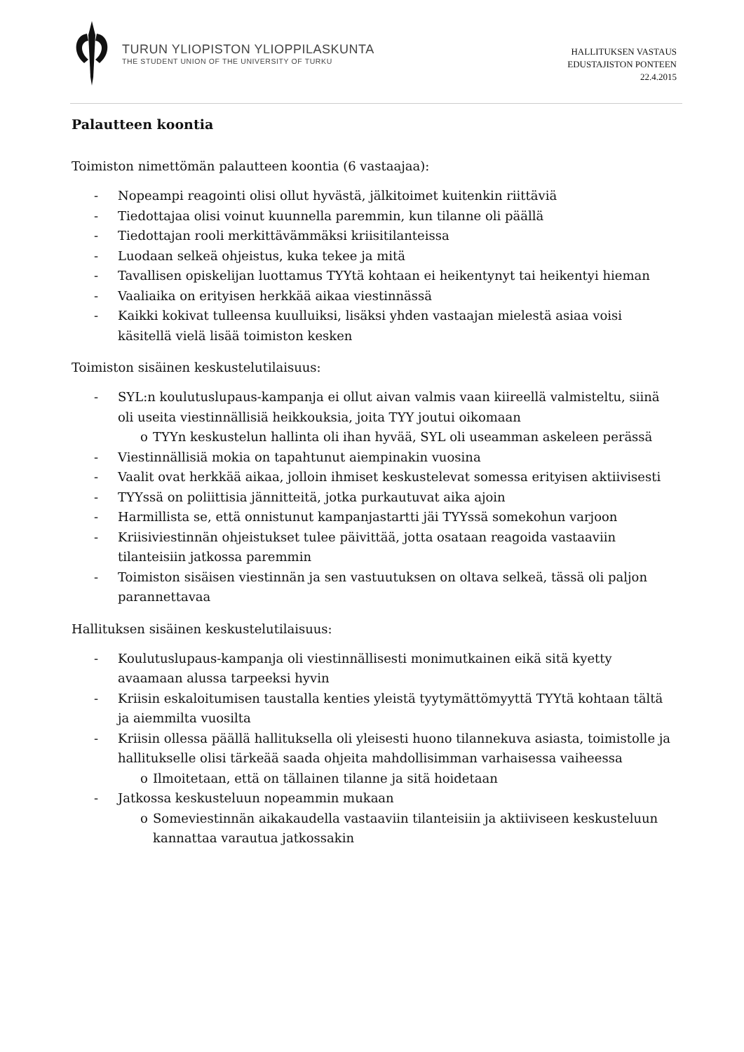TURUN YLIOPISTON YLIOPPILASKUNTA
THE STUDENT UNION OF THE UNIVERSITY OF TURKU
HALLITUKSEN VASTAUS
EDUSTAJISTON PONTEEN
22.4.2015
Palautteen koontia
Toimiston nimettömän palautteen koontia (6 vastaajaa):
- Nopeampi reagointi olisi ollut hyvästä, jälkitoimet kuitenkin riittäviä
- Tiedottajaa olisi voinut kuunnella paremmin, kun tilanne oli päällä
- Tiedottajan rooli merkittävämmäksi kriisitilanteissa
- Luodaan selkeä ohjeistus, kuka tekee ja mitä
- Tavallisen opiskelijan luottamus TYYtä kohtaan ei heikentynyt tai heikentyi hieman
- Vaaliaika on erityisen herkkää aikaa viestinnässä
- Kaikki kokivat tulleensa kuulluiksi, lisäksi yhden vastaajan mielestä asiaa voisi käsitellä vielä lisää toimiston kesken
Toimiston sisäinen keskustelutilaisuus:
- SYL:n koulutuslupaus-kampanja ei ollut aivan valmis vaan kiireellä valmisteltu, siinä oli useita viestinnällisiä heikkouksia, joita TYY joutui oikomaan
o TYYn keskustelun hallinta oli ihan hyvää, SYL oli useamman askeleen perässä
- Viestinnällisiä mokia on tapahtunut aiempinakin vuosina
- Vaalit ovat herkkää aikaa, jolloin ihmiset keskustelevat somessa erityisen aktiivisesti
- TYYssä on poliittisia jännitteitä, jotka purkautuvat aika ajoin
- Harmillista se, että onnistunut kampanjastartti jäi TYYssä somekohun varjoon
- Kriisiviestinnän ohjeistukset tulee päivittää, jotta osataan reagoida vastaaviin tilanteisiin jatkossa paremmin
- Toimiston sisäisen viestinnän ja sen vastuutuksen on oltava selkeä, tässä oli paljon parannettavaa
Hallituksen sisäinen keskustelutilaisuus:
- Koulutuslupaus-kampanja oli viestinnällisesti monimutkainen eikä sitä kyetty avaamaan alussa tarpeeksi hyvin
- Kriisin eskaloitumisen taustalla kenties yleistä tyytymättömyyttä TYYtä kohtaan tältä ja aiemmilta vuosilta
- Kriisin ollessa päällä hallituksella oli yleisesti huono tilannekuva asiasta, toimistolle ja hallitukselle olisi tärkeää saada ohjeita mahdollisimman varhaisessa vaiheessa
o Ilmoitetaan, että on tällainen tilanne ja sitä hoidetaan
- Jatkossa keskusteluun nopeammin mukaan
o Someviestinnän aikakaudella vastaaviin tilanteisiin ja aktiiviseen keskusteluun kannattaa varautua jatkossakin